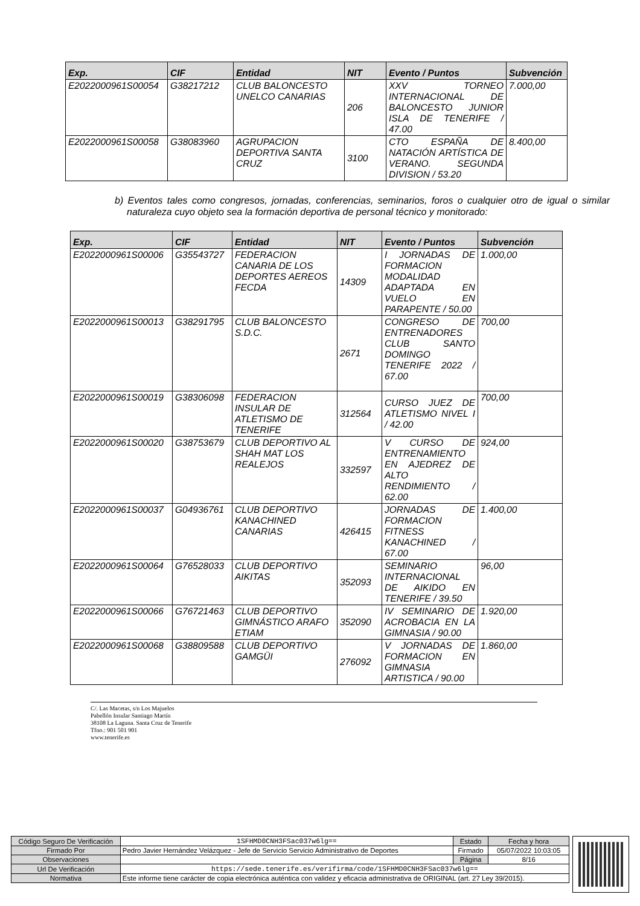| Exp. | CIF | Entidad | NIT | Evento / Puntos | Subvención |
| --- | --- | --- | --- | --- | --- |
| E2022000961S00054 | G38217212 | CLUB BALONCESTO UNELCO CANARIAS | 206 | XXV TORNEO INTERNACIONAL DE BALONCESTO JUNIOR ISLA DE TENERIFE / 47.00 | 7.000,00 |
| E2022000961S00058 | G38083960 | AGRUPACION DEPORTIVA SANTA CRUZ | 3100 | CTO ESPAÑA DE NATACIÓN ARTÍSTICA DE VERANO. SEGUNDA DIVISION / 53.20 | 8.400,00 |
b) Eventos tales como congresos, jornadas, conferencias, seminarios, foros o cualquier otro de igual o similar naturaleza cuyo objeto sea la formación deportiva de personal técnico y monitorado:
| Exp. | CIF | Entidad | NIT | Evento / Puntos | Subvención |
| --- | --- | --- | --- | --- | --- |
| E2022000961S00006 | G35543727 | FEDERACION CANARIA DE LOS DEPORTES AEREOS FECDA | 14309 | I JORNADAS DE FORMACION MODALIDAD ADAPTADA EN VUELO EN PARAPENTE / 50.00 | 1.000,00 |
| E2022000961S00013 | G38291795 | CLUB BALONCESTO S.D.C. | 2671 | CONGRESO DE ENTRENADORES CLUB SANTO DOMINGO TENERIFE 2022 / 67.00 | 700,00 |
| E2022000961S00019 | G38306098 | FEDERACION INSULAR DE ATLETISMO DE TENERIFE | 312564 | CURSO JUEZ DE ATLETISMO NIVEL I / 42.00 | 700,00 |
| E2022000961S00020 | G38753679 | CLUB DEPORTIVO AL SHAH MAT LOS REALEJOS | 332597 | V CURSO DE ENTRENAMIENTO EN AJEDREZ DE ALTO RENDIMIENTO / 62.00 | 924,00 |
| E2022000961S00037 | G04936761 | CLUB DEPORTIVO KANACHINED CANARIAS | 426415 | JORNADAS DE FORMACION FITNESS KANACHINED / 67.00 | 1.400,00 |
| E2022000961S00064 | G76528033 | CLUB DEPORTIVO AIKITAS | 352093 | SEMINARIO INTERNACIONAL DE AIKIDO EN TENERIFE / 39.50 | 96,00 |
| E2022000961S00066 | G76721463 | CLUB DEPORTIVO GIMNÁSTICO ARAFO ETIAM | 352090 | IV SEMINARIO DE ACROBACIA EN LA GIMNASIA / 90.00 | 1.920,00 |
| E2022000961S00068 | G38809588 | CLUB DEPORTIVO GAMGÜI | 276092 | V JORNADAS DE FORMACION EN GIMNASIA ARTISTICA / 90.00 | 1.860,00 |
C/. Las Macetas, s/n Los Majuelos
Pabellón Insular Santiago Martín
38108 La Laguna. Santa Cruz de Tenerife
Tfno.: 901 501 901
www.tenerife.es
| Código Seguro De Verificación | 1SFHMD0CNH3FSac037w6lg== | Estado | Fecha y hora |
| Firmado Por | Pedro Javier Hernández Velázquez - Jefe de Servicio Servicio Administrativo de Deportes | Firmado | 05/07/2022 10:03:05 |
| Observaciones | | Página | 8/16 |
| Url De Verificación | https://sede.tenerife.es/verifirma/code/1SFHMD0CNH3FSac037w6lg== | | |
| Normativa | Este informe tiene carácter de copia electrónica auténtica con validez y eficacia administrativa de ORIGINAL (art. 27 Ley 39/2015). | | |